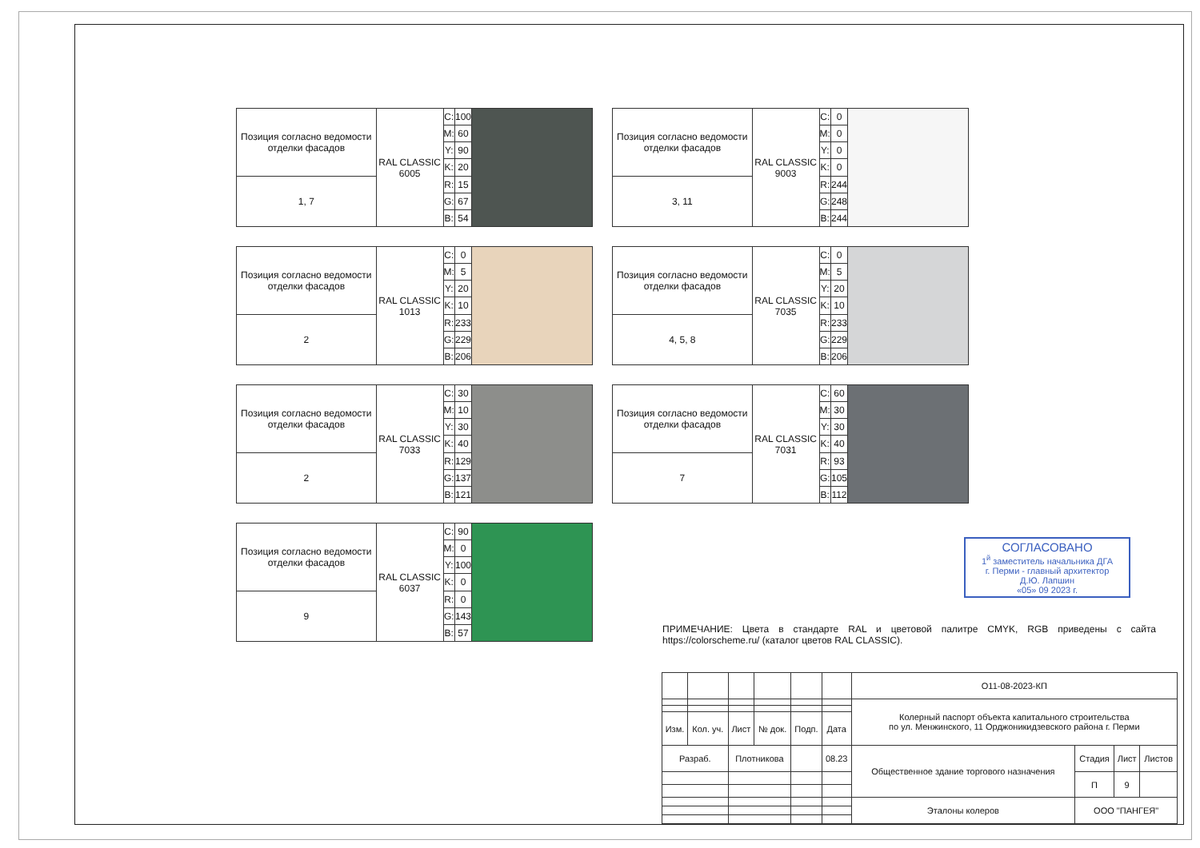| Позиция согласно ведомости отделки фасадов | RAL CLASSIC 6005 | C: | 100 | |
| | | M: | 60 | |
| | | Y: | 90 | |
| | | K: | 20 | |
| 1, 7 | | R: | 15 | |
| | | G: | 67 | |
| | | B: | 54 | |
| Позиция согласно ведомости отделки фасадов | RAL CLASSIC 9003 | C: | 0 | |
| | | M: | 0 | |
| | | Y: | 0 | |
| | | K: | 0 | |
| 3, 11 | | R: | 244 | |
| | | G: | 248 | |
| | | B: | 244 | |
| Позиция согласно ведомости отделки фасадов | RAL CLASSIC 1013 | C: | 0 | |
| | | M: | 5 | |
| | | Y: | 20 | |
| | | K: | 10 | |
| 2 | | R: | 233 | |
| | | G: | 229 | |
| | | B: | 206 | |
| Позиция согласно ведомости отделки фасадов | RAL CLASSIC 7035 | C: | 0 | |
| | | M: | 5 | |
| | | Y: | 20 | |
| | | K: | 10 | |
| 4, 5, 8 | | R: | 233 | |
| | | G: | 229 | |
| | | B: | 206 | |
| Позиция согласно ведомости отделки фасадов | RAL CLASSIC 7033 | C: | 30 | |
| | | M: | 10 | |
| | | Y: | 30 | |
| | | K: | 40 | |
| 2 | | R: | 129 | |
| | | G: | 137 | |
| | | B: | 121 | |
| Позиция согласно ведомости отделки фасадов | RAL CLASSIC 7031 | C: | 60 | |
| | | M: | 30 | |
| | | Y: | 30 | |
| | | K: | 40 | |
| 7 | | R: | 93 | |
| | | G: | 105 | |
| | | B: | 112 | |
| Позиция согласно ведомости отделки фасадов | RAL CLASSIC 6037 | C: | 90 | |
| | | M: | 0 | |
| | | Y: | 100 | |
| | | K: | 0 | |
| 9 | | R: | 0 | |
| | | G: | 143 | |
| | | B: | 57 | |
СОГЛАСОВАНО
1<sup>й</sup> заместитель начальника ДГА
г. Перми - главный архитектор
Д.Ю. Лапшин
«05» 09 2023 г.
ПРИМЕЧАНИЕ: Цвета в стандарте RAL и цветовой палитре CMYK, RGB приведены с сайта https://colorscheme.ru/ (каталог цветов RAL CLASSIC).
| | | | | | | О11-08-2023-КП | | | |
| | | | | | | Колерный паспорт объекта капитального строительства по ул. Менжинского, 11 Орджоникидзевского района г. Перми | | | |
| Изм. | Кол. уч. | Лист | № док. | Подп. | Дата | | | | |
| Разраб. | | Плотникова | | | 08.23 | Общественное здание торгового назначения | Стадия | Лист | Листов |
| | | | | | | | П | 9 | |
| | | | | | | Эталоны колеров | ООО "ПАНГЕЯ" | | |